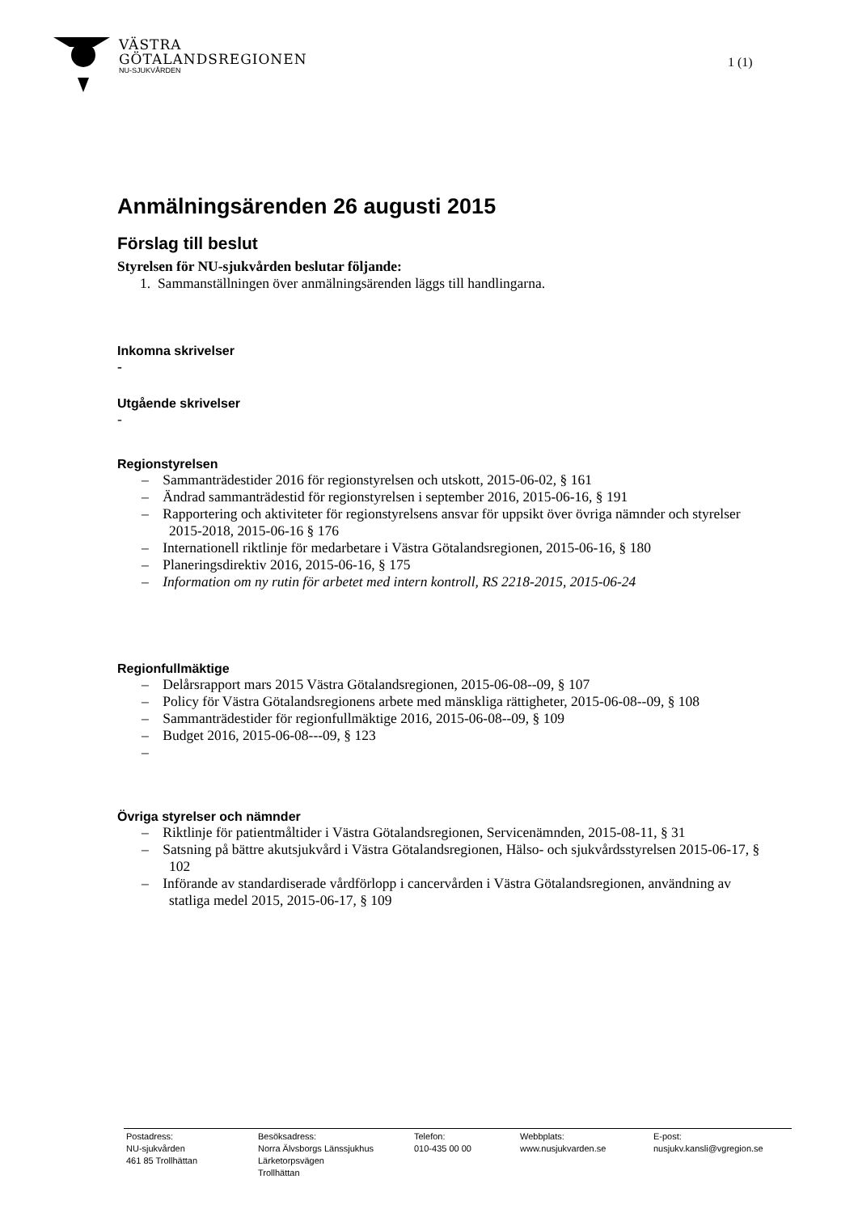VÄSTRA
GÖTALANDSREGIONEN
NU-SJUKVÅRDEN
1 (1)
Anmälningsärenden 26 augusti 2015
Förslag till beslut
Styrelsen för NU-sjukvården beslutar följande:
1. Sammanställningen över anmälningsärenden läggs till handlingarna.
Inkomna skrivelser
-
Utgående skrivelser
-
Regionstyrelsen
– Sammanträdestider 2016 för regionstyrelsen och utskott, 2015-06-02, § 161
– Ändrad sammanträdestid för regionstyrelsen i september 2016, 2015-06-16, § 191
– Rapportering och aktiviteter för regionstyrelsens ansvar för uppsikt över övriga nämnder och styrelser 2015-2018, 2015-06-16 § 176
– Internationell riktlinje för medarbetare i Västra Götalandsregionen, 2015-06-16, § 180
– Planeringsdirektiv 2016, 2015-06-16, § 175
– Information om ny rutin för arbetet med intern kontroll, RS 2218-2015, 2015-06-24
Regionfullmäktige
– Delårsrapport mars 2015 Västra Götalandsregionen, 2015-06-08--09, § 107
– Policy för Västra Götalandsregionens arbete med mänskliga rättigheter, 2015-06-08--09, § 108
– Sammanträdestider för regionfullmäktige 2016, 2015-06-08--09, § 109
– Budget 2016, 2015-06-08---09, § 123
–
Övriga styrelser och nämnder
– Riktlinje för patientmåltider i Västra Götalandsregionen, Servicenämnden, 2015-08-11, § 31
– Satsning på bättre akutsjukvård i Västra Götalandsregionen, Hälso- och sjukvårdsstyrelsen 2015-06-17, § 102
– Införande av standardiserade vårdförlopp i cancervården i Västra Götalandsregionen, användning av statliga medel 2015, 2015-06-17, § 109
Postadress:
NU-sjukvården
461 85 Trollhättan
Besöksadress:
Norra Älvsborgs Länssjukhus
Lärketorpsvägen
Trollhättan
Telefon:
010-435 00 00
Webbplats:
www.nusjukvarden.se
E-post:
nusjukv.kansli@vgregion.se